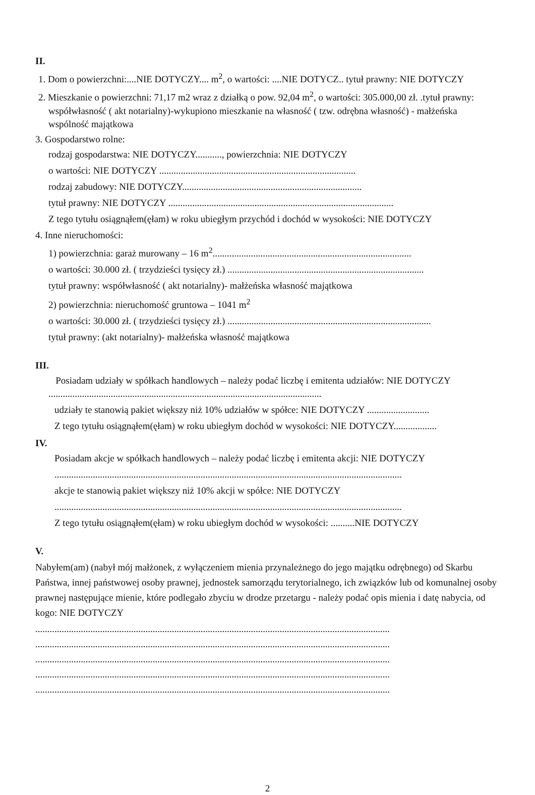II.
1. Dom o powierzchni:....NIE DOTYCZY.... m<sup>2</sup>, o wartości: ....NIE DOTYCZ.. tytuł prawny: NIE DOTYCZY
2. Mieszkanie o powierzchni: 71,17 m2 wraz z działką o pow. 92,04 m<sup>2</sup>, o wartości: 305.000,00 zł. .tytuł prawny: współwłasność ( akt notarialny)-wykupiono mieszkanie na własność ( tzw. odrębna własność) - małżeńska wspólność majątkowa
3. Gospodarstwo rolne:
rodzaj gospodarstwa: NIE DOTYCZY..........., powierzchnia: NIE DOTYCZY
o wartości: NIE DOTYCZY ..................................................................................
rodzaj zabudowy: NIE DOTYCZY...........................................................................
tytuł prawny: NIE DOTYCZY ..............................................................................................
Z tego tytułu osiągnąłem(ęłam) w roku ubiegłym przychód i dochód w wysokości: NIE DOTYCZY
4. Inne nieruchomości:
1) powierzchnia: garaż murowany – 16 m<sup>2</sup>...................................................................................
o wartości: 30.000 zł. ( trzydzieści tysięcy zł.) ..................................................................................
tytuł prawny: współwłasność ( akt notarialny)- małżeńska własność majątkowa
2) powierzchnia: nieruchomość gruntowa – 1041 m<sup>2</sup>
o wartości: 30.000 zł. ( trzydzieści tysięcy zł.) .....................................................................................
tytuł prawny: (akt notarialny)- małżeńska własność majątkowa
III.
Posiadam udziały w spółkach handlowych – należy podać liczbę i emitenta udziałów: NIE DOTYCZY ..................................................................................................................
udziały te stanowią pakiet większy niż 10% udziałów w spółce: NIE DOTYCZY ..........................
Z tego tytułu osiągnąłem(ęłam) w roku ubiegłym dochód w wysokości: NIE DOTYCZY..................
IV.
Posiadam akcje w spółkach handlowych – należy podać liczbę i emitenta akcji: NIE DOTYCZY
.................................................................................................................................................
akcje te stanowią pakiet większy niż 10% akcji w spółce: NIE DOTYCZY
.................................................................................................................................................
Z tego tytułu osiągnąłem(ęłam) w roku ubiegłym dochód w wysokości: ..........NIE DOTYCZY
V.
Nabyłem(am) (nabył mój małżonek, z wyłączeniem mienia przynależnego do jego majątku odrębnego) od Skarbu Państwa, innej państwowej osoby prawnej, jednostek samorządu terytorialnego, ich związków lub od komunalnej osoby prawnej następujące mienie, które podlegało zbyciu w drodze przetargu - należy podać opis mienia i datę nabycia, od kogo: NIE DOTYCZY
....................................................................................................................................................
....................................................................................................................................................
....................................................................................................................................................
....................................................................................................................................................
....................................................................................................................................................
2